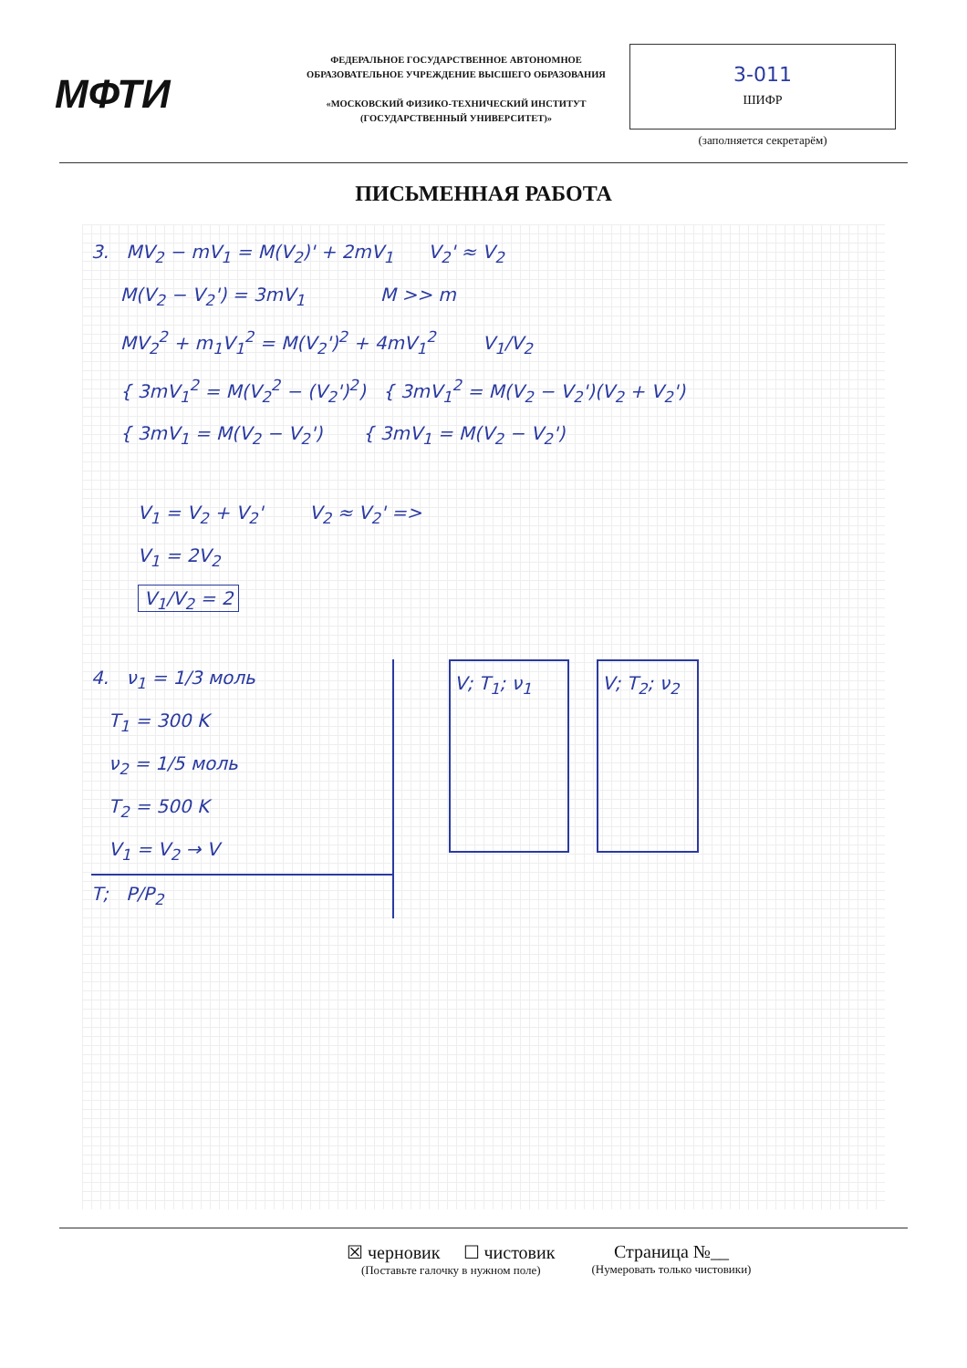МФТИ
ФЕДЕРАЛЬНОЕ ГОСУДАРСТВЕННОЕ АВТОНОМНОЕ ОБРАЗОВАТЕЛЬНОЕ УЧРЕЖДЕНИЕ ВЫСШЕГО ОБРАЗОВАНИЯ
«МОСКОВСКИЙ ФИЗИКО-ТЕХНИЧЕСКИЙ ИНСТИТУТ (ГОСУДАРСТВЕННЫЙ УНИВЕРСИТЕТ)»
3-011
ШИФР
(заполняется секретарём)
ПИСЬМЕННАЯ РАБОТА
3. MV<sub>2</sub> − mV<sub>1</sub> = M(V<sub>2</sub>)' + 2mV<sub>1</sub> V<sub>2</sub>' ≈ V<sub>2</sub>
M(V<sub>2</sub> − V<sub>2</sub>') = 3mV<sub>1</sub> M >> m
MV<sub>2</sub><sup>2</sup> + m<sub>1</sub>V<sub>1</sub><sup>2</sup> = M(V<sub>2</sub>')<sup>2</sup> + 4mV<sub>1</sub><sup>2</sup> V<sub>1</sub>/V<sub>2</sub>
{ 3mV<sub>1</sub><sup>2</sup> = M(V<sub>2</sub><sup>2</sup> − (V<sub>2</sub>')<sup>2</sup>) { 3mV<sub>1</sub><sup>2</sup> = M(V<sub>2</sub> − V<sub>2</sub>')(V<sub>2</sub> + V<sub>2</sub>')
{ 3mV<sub>1</sub> = M(V<sub>2</sub> − V<sub>2</sub>') { 3mV<sub>1</sub> = M(V<sub>2</sub> − V<sub>2</sub>')
V<sub>1</sub> = V<sub>2</sub> + V<sub>2</sub>' V<sub>2</sub> ≈ V<sub>2</sub>' =>
V<sub>1</sub> = 2V<sub>2</sub>
V<sub>1</sub>/V<sub>2</sub> = 2
4. ν<sub>1</sub> = 1/3 моль
T<sub>1</sub> = 300 K
ν<sub>2</sub> = 1/5 моль
T<sub>2</sub> = 500 K
V<sub>1</sub> = V<sub>2</sub> → V
T; P/P<sub>2</sub>
V; T<sub>1</sub>; ν<sub>1</sub> V; T<sub>2</sub>; ν<sub>2</sub>
☒ черновик ☐ чистовик
(Поставьте галочку в нужном поле)
Страница №__
(Нумеровать только чистовики)